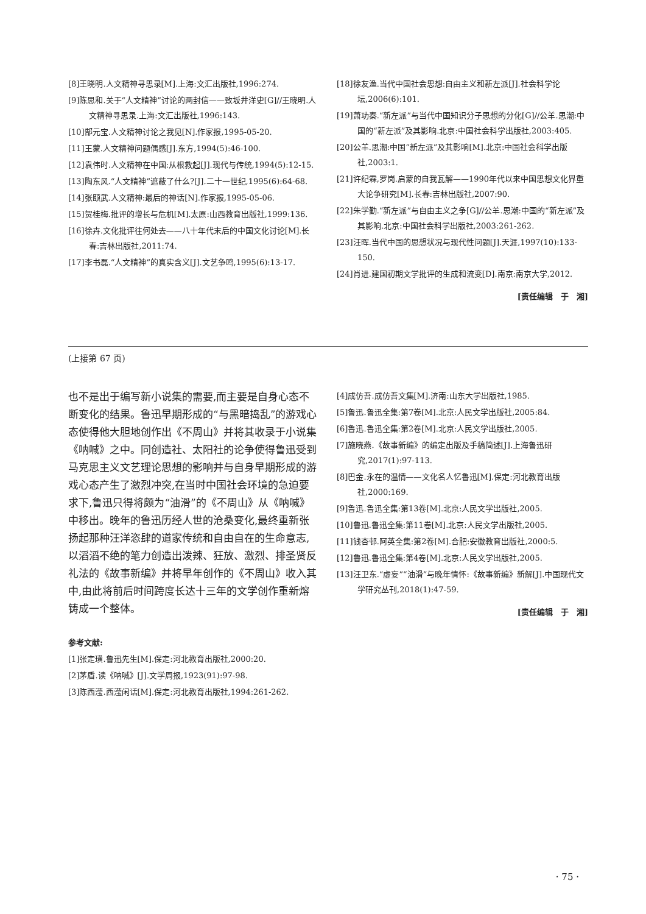[8]王晓明.人文精神寻思录[M].上海:文汇出版社,1996:274.
[9]陈思和.关于“人文精神”讨论的两封信——致坂井洋史[G]//王晓明.人文精神寻思录.上海:文汇出版社,1996:143.
[10]郜元宝.人文精神讨论之我见[N].作家报,1995-05-20.
[11]王蒙.人文精神问题偶感[J].东方,1994(5):46-100.
[12]袁伟时.人文精神在中国:从根救起[J].现代与传统,1994(5):12-15.
[13]陶东风.“人文精神”遮蔽了什么?[J].二十一世纪,1995(6):64-68.
[14]张颐武.人文精神:最后的神话[N].作家报,1995-05-06.
[15]贺桂梅.批评的增长与危机[M].太原:山西教育出版社,1999:136.
[16]徐卉.文化批评往何处去——八十年代末后的中国文化讨论[M].长春:吉林出版社,2011:74.
[17]李书磊.“人文精神”的真实含义[J].文艺争鸣,1995(6):13-17.
[18]徐友渔.当代中国社会思想:自由主义和新左派[J].社会科学论坛,2006(6):101.
[19]萧功秦.“新左派”与当代中国知识分子思想的分化[G]//公羊.思潮:中国的“新左派”及其影响.北京:中国社会科学出版社,2003:405.
[20]公羊.思潮:中国“新左派”及其影响[M].北京:中国社会科学出版社,2003:1.
[21]许纪霖,罗岗.启蒙的自我瓦解——1990年代以来中国思想文化界重大论争研究[M].长春:吉林出版社,2007:90.
[22]朱学勤.“新左派”与自由主义之争[G]//公羊.思潮:中国的“新左派”及其影响.北京:中国社会科学出版社,2003:261-262.
[23]汪晖.当代中国的思想状况与现代性问题[J].天涯,1997(10):133-150.
[24]肖进.建国初期文学批评的生成和流变[D].南京:南京大学,2012.
[责任编辑　于　湘]
(上接第 67 页)
也不是出于编写新小说集的需要,而主要是自身心态不断变化的结果。鲁迅早期形成的“与黑暗捣乱”的游戏心态使得他大胆地创作出《不周山》并将其收录于小说集《呐喊》之中。同创造社、太阳社的论争使得鲁迅受到马克思主义文艺理论思想的影响并与自身早期形成的游戏心态产生了激烈冲突,在当时中国社会环境的急迫要求下,鲁迅只得将颇为“油滑”的《不周山》从《呐喊》中移出。晚年的鲁迅历经人世的沧桑变化,最终重新张扬起那种汪洋恣肆的道家传统和自由自在的生命意志,以滔滔不绝的笔力创造出泼辣、狂放、激烈、排圣贤反礼法的《故事新编》并将早年创作的《不周山》收入其中,由此将前后时间跨度长达十三年的文学创作重新熔铸成一个整体。
参考文献:
[1]张定璜.鲁迅先生[M].保定:河北教育出版社,2000:20.
[2]茅盾.读《呐喊》[J].文学周报,1923(91):97-98.
[3]陈西滢.西滢闲话[M].保定:河北教育出版社,1994:261-262.
[4]成仿吾.成仿吾文集[M].济南:山东大学出版社,1985.
[5]鲁迅.鲁迅全集:第7卷[M].北京:人民文学出版社,2005:84.
[6]鲁迅.鲁迅全集:第2卷[M].北京:人民文学出版社,2005.
[7]施晓燕.《故事新编》的编定出版及手稿简述[J].上海鲁迅研究,2017(1):97-113.
[8]巴金.永在的温情——文化名人忆鲁迅[M].保定:河北教育出版社,2000:169.
[9]鲁迅.鲁迅全集:第13卷[M].北京:人民文学出版社,2005.
[10]鲁迅.鲁迅全集:第11卷[M].北京:人民文学出版社,2005.
[11]钱杏邨.阿英全集:第2卷[M].合肥:安徽教育出版社,2000:5.
[12]鲁迅.鲁迅全集:第4卷[M].北京:人民文学出版社,2005.
[13]汪卫东.“虚妄”“油滑”与晚年情怀:《故事新编》新解[J].中国现代文学研究丛刊,2018(1):47-59.
[责任编辑　于　湘]
· 75 ·